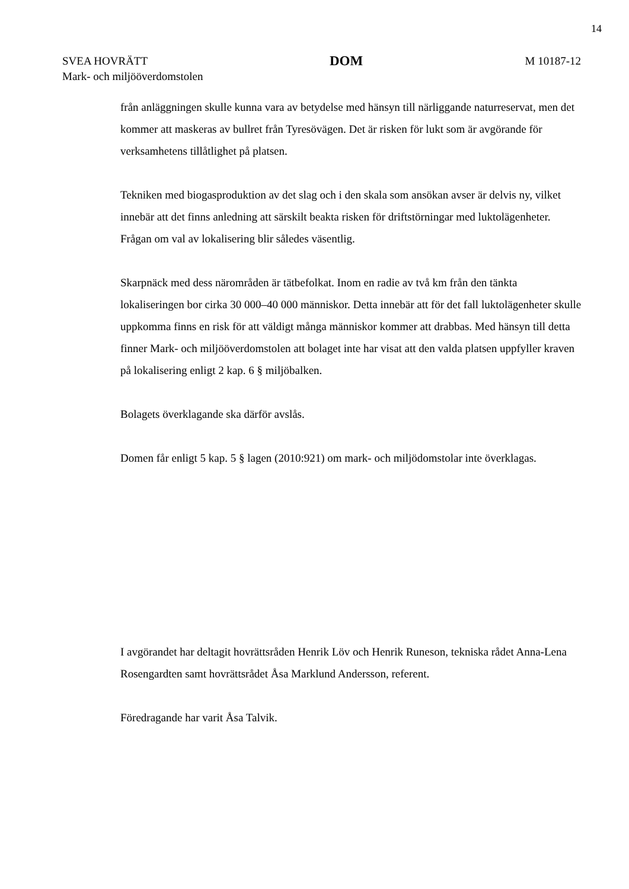14
SVEA HOVRÄTT
Mark- och miljööverdomstolen
DOM
M 10187-12
från anläggningen skulle kunna vara av betydelse med hänsyn till närliggande naturreservat, men det kommer att maskeras av bullret från Tyresövägen. Det är risken för lukt som är avgörande för verksamhetens tillåtlighet på platsen.
Tekniken med biogasproduktion av det slag och i den skala som ansökan avser är delvis ny, vilket innebär att det finns anledning att särskilt beakta risken för driftstörningar med luktolägenheter. Frågan om val av lokalisering blir således väsentlig.
Skarpnäck med dess närområden är tätbefolkat. Inom en radie av två km från den tänkta lokaliseringen bor cirka 30 000–40 000 människor. Detta innebär att för det fall luktolägenheter skulle uppkomma finns en risk för att väldigt många människor kommer att drabbas. Med hänsyn till detta finner Mark- och miljööverdomstolen att bolaget inte har visat att den valda platsen uppfyller kraven på lokalisering enligt 2 kap. 6 § miljöbalken.
Bolagets överklagande ska därför avslås.
Domen får enligt 5 kap. 5 § lagen (2010:921) om mark- och miljödomstolar inte överklagas.
I avgörandet har deltagit hovrättsråden Henrik Löv och Henrik Runeson, tekniska rådet Anna-Lena Rosengardten samt hovrättsrådet Åsa Marklund Andersson, referent.
Föredragande har varit Åsa Talvik.